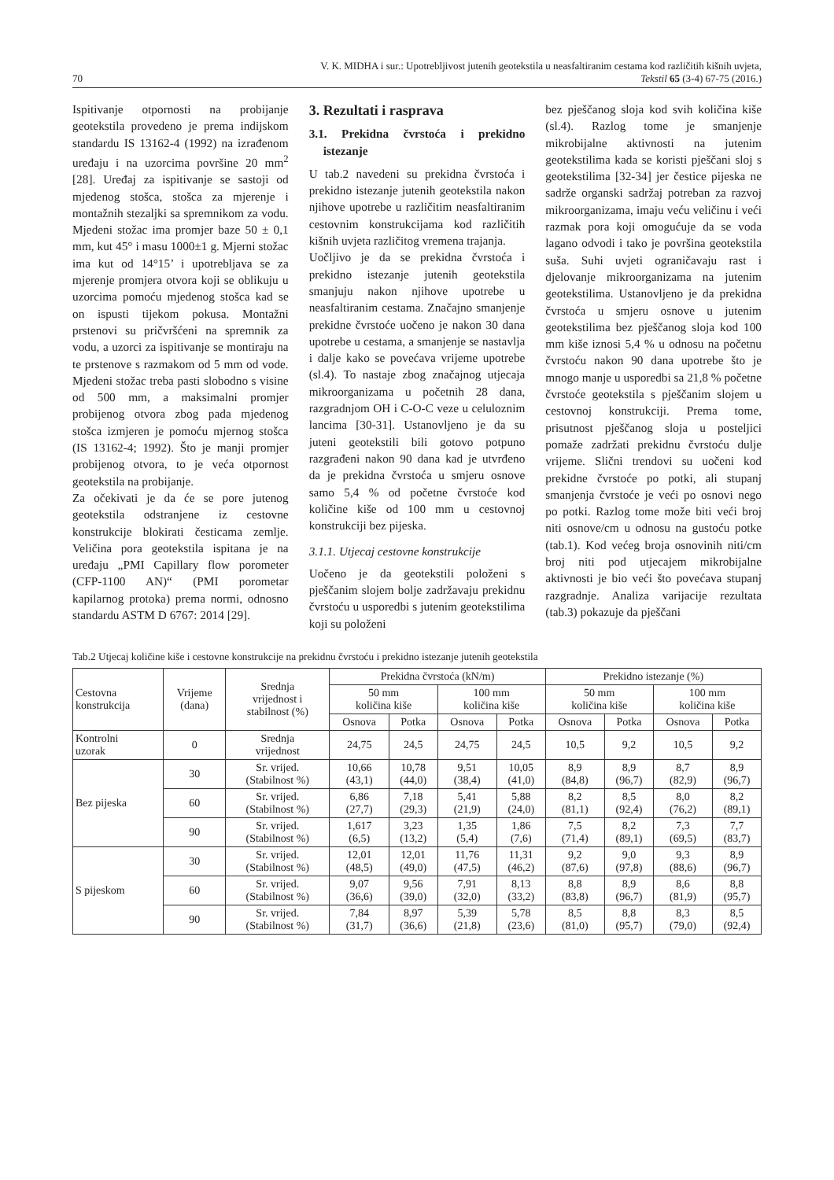70
V. K. MIDHA i sur.: Upotrebljivost jutenih geotekstila u neasfaltiranim cestama kod različitih kišnih uvjeta,
Tekstil 65 (3-4) 67-75 (2016.)
Ispitivanje otpornosti na probijanje geotekstila provedeno je prema indijskom standardu IS 13162-4 (1992) na izrađenom uređaju i na uzorcima površine 20 mm<sup>2</sup> [28]. Uređaj za ispitivanje se sastoji od mjedenog stošca, stošca za mjerenje i montažnih stezaljki sa spremnikom za vodu. Mjedeni stožac ima promjer baze 50 ± 0,1 mm, kut 45° i masu 1000±1 g. Mjerni stožac ima kut od 14°15’ i upotrebljava se za mjerenje promjera otvora koji se oblikuju u uzorcima pomoću mjedenog stošca kad se on ispusti tijekom pokusa. Montažni prstenovi su pričvršćeni na spremnik za vodu, a uzorci za ispitivanje se montiraju na te prstenove s razmakom od 5 mm od vode. Mjedeni stožac treba pasti slobodno s visine od 500 mm, a maksimalni promjer probijenog otvora zbog pada mjedenog stošca izmjeren je pomoću mjernog stošca (IS 13162-4; 1992). Što je manji promjer probijenog otvora, to je veća otpornost geotekstila na probijanje.
Za očekivati je da će se pore jutenog geotekstila odstranjene iz cestovne konstrukcije blokirati česticama zemlje. Veličina pora geotekstila ispitana je na uređaju „PMI Capillary flow porometer (CFP-1100 AN)“ (PMI porometar kapilarnog protoka) prema normi, odnosno standardu ASTM D 6767: 2014 [29].
3. Rezultati i rasprava
3.1. Prekidna čvrstoća i prekidno istezanje
U tab.2 navedeni su prekidna čvrstoća i prekidno istezanje jutenih geotekstila nakon njihove upotrebe u različitim neasfaltiranim cestovnim konstrukcijama kod različitih kišnih uvjeta različitog vremena trajanja.
Uočljivo je da se prekidna čvrstoća i prekidno istezanje jutenih geotekstila smanjuju nakon njihove upotrebe u neasfaltiranim cestama. Značajno smanjenje prekidne čvrstoće uočeno je nakon 30 dana upotrebe u cestama, a smanjenje se nastavlja i dalje kako se povećava vrijeme upotrebe (sl.4). To nastaje zbog značajnog utjecaja mikroorganizama u početnih 28 dana, razgradnjom OH i C-O-C veze u celuloznim lancima [30-31]. Ustanovljeno je da su juteni geotekstili bili gotovo potpuno razgrađeni nakon 90 dana kad je utvrđeno da je prekidna čvrstoća u smjeru osnove samo 5,4 % od početne čvrstoće kod količine kiše od 100 mm u cestovnoj konstrukciji bez pijeska.
3.1.1. Utjecaj cestovne konstrukcije
Uočeno je da geotekstili položeni s pješčanim slojem bolje zadržavaju prekidnu čvrstoću u usporedbi s jutenim geotekstilima koji su položeni
bez pješčanog sloja kod svih količina kiše (sl.4). Razlog tome je smanjenje mikrobijalne aktivnosti na jutenim geotekstilima kada se koristi pješčani sloj s geotekstilima [32-34] jer čestice pijeska ne sadrže organski sadržaj potreban za razvoj mikroorganizama, imaju veću veličinu i veći razmak pora koji omogućuje da se voda lagano odvodi i tako je površina geotekstila suša. Suhi uvjeti ograničavaju rast i djelovanje mikroorganizama na jutenim geotekstilima. Ustanovljeno je da prekidna čvrstoća u smjeru osnove u jutenim geotekstilima bez pješčanog sloja kod 100 mm kiše iznosi 5,4 % u odnosu na početnu čvrstoću nakon 90 dana upotrebe što je mnogo manje u usporedbi sa 21,8 % početne čvrstoće geotekstila s pješčanim slojem u cestovnoj konstrukciji. Prema tome, prisutnost pješčanog sloja u posteljici pomaže zadržati prekidnu čvrstoću dulje vrijeme. Slični trendovi su uočeni kod prekidne čvrstoće po potki, ali stupanj smanjenja čvrstoće je veći po osnovi nego po potki. Razlog tome može biti veći broj niti osnove/cm u odnosu na gustoću potke (tab.1). Kod većeg broja osnovinih niti/cm broj niti pod utjecajem mikrobijalne aktivnosti je bio veći što povećava stupanj razgradnje. Analiza varijacije rezultata (tab.3) pokazuje da pješčani
Tab.2 Utjecaj količine kiše i cestovne konstrukcije na prekidnu čvrstoću i prekidno istezanje jutenih geotekstila
| Cestovna konstrukcija | Vrijeme (dana) | Srednja vrijednost i stabilnost (%) | Prekidna čvrstoća (kN/m) | | | | Prekidno istezanje (%) | | | |
| --- | --- | --- | --- | --- | --- | --- | --- | --- | --- | --- |
| | | | 50 mm količina kiše | | 100 mm količina kiše | | 50 mm količina kiše | | 100 mm količina kiše | |
| | | | Osnova | Potka | Osnova | Potka | Osnova | Potka | Osnova | Potka |
| Kontrolni uzorak | 0 | Srednja vrijednost | 24,75 | 24,5 | 24,75 | 24,5 | 10,5 | 9,2 | 10,5 | 9,2 |
| Bez pijeska | 30 | Sr. vrijed. (Stabilnost %) | 10,66 (43,1) | 10,78 (44,0) | 9,51 (38,4) | 10,05 (41,0) | 8,9 (84,8) | 8,9 (96,7) | 8,7 (82,9) | 8,9 (96,7) |
| | 60 | Sr. vrijed. (Stabilnost %) | 6,86 (27,7) | 7,18 (29,3) | 5,41 (21,9) | 5,88 (24,0) | 8,2 (81,1) | 8,5 (92,4) | 8,0 (76,2) | 8,2 (89,1) |
| | 90 | Sr. vrijed. (Stabilnost %) | 1,617 (6,5) | 3,23 (13,2) | 1,35 (5,4) | 1,86 (7,6) | 7,5 (71,4) | 8,2 (89,1) | 7,3 (69,5) | 7,7 (83,7) |
| S pijeskom | 30 | Sr. vrijed. (Stabilnost %) | 12,01 (48,5) | 12,01 (49,0) | 11,76 (47,5) | 11,31 (46,2) | 9,2 (87,6) | 9,0 (97,8) | 9,3 (88,6) | 8,9 (96,7) |
| | 60 | Sr. vrijed. (Stabilnost %) | 9,07 (36,6) | 9,56 (39,0) | 7,91 (32,0) | 8,13 (33,2) | 8,8 (83,8) | 8,9 (96,7) | 8,6 (81,9) | 8,8 (95,7) |
| | 90 | Sr. vrijed. (Stabilnost %) | 7,84 (31,7) | 8,97 (36,6) | 5,39 (21,8) | 5,78 (23,6) | 8,5 (81,0) | 8,8 (95,7) | 8,3 (79,0) | 8,5 (92,4) |